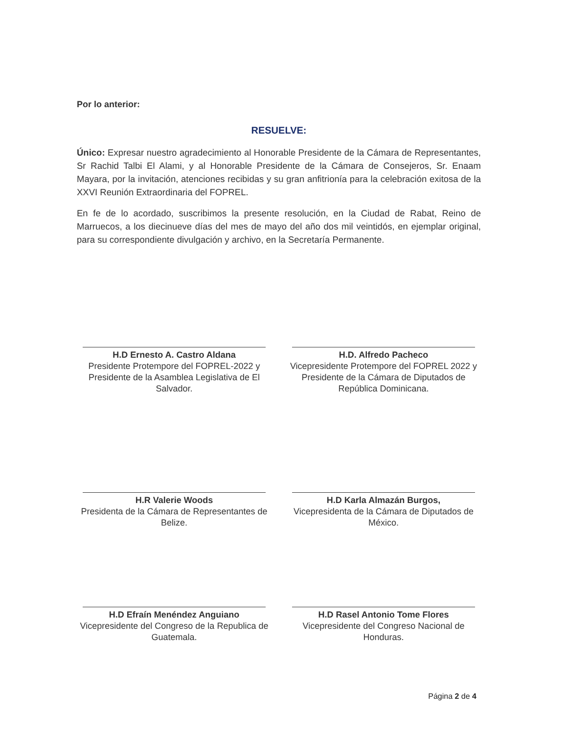Por lo anterior:
RESUELVE:
Único: Expresar nuestro agradecimiento al Honorable Presidente de la Cámara de Representantes, Sr Rachid Talbi El Alami, y al Honorable Presidente de la Cámara de Consejeros, Sr. Enaam Mayara, por la invitación, atenciones recibidas y su gran anfitrionía para la celebración exitosa de la XXVI Reunión Extraordinaria del FOPREL.
En fe de lo acordado, suscribimos la presente resolución, en la Ciudad de Rabat, Reino de Marruecos, a los diecinueve días del mes de mayo del año dos mil veintidós, en ejemplar original, para su correspondiente divulgación y archivo, en la Secretaría Permanente.
H.D Ernesto A. Castro Aldana
Presidente Protempore del FOPREL-2022 y Presidente de la Asamblea Legislativa de El Salvador.
H.D. Alfredo Pacheco
Vicepresidente Protempore del FOPREL 2022 y Presidente de la Cámara de Diputados de República Dominicana.
H.R Valerie Woods
Presidenta de la Cámara de Representantes de Belize.
H.D Karla Almazán Burgos,
Vicepresidenta de la Cámara de Diputados de México.
H.D Efraín Menéndez Anguiano
Vicepresidente del Congreso de la Republica de Guatemala.
H.D Rasel Antonio Tome Flores
Vicepresidente del Congreso Nacional de Honduras.
Página 2 de 4